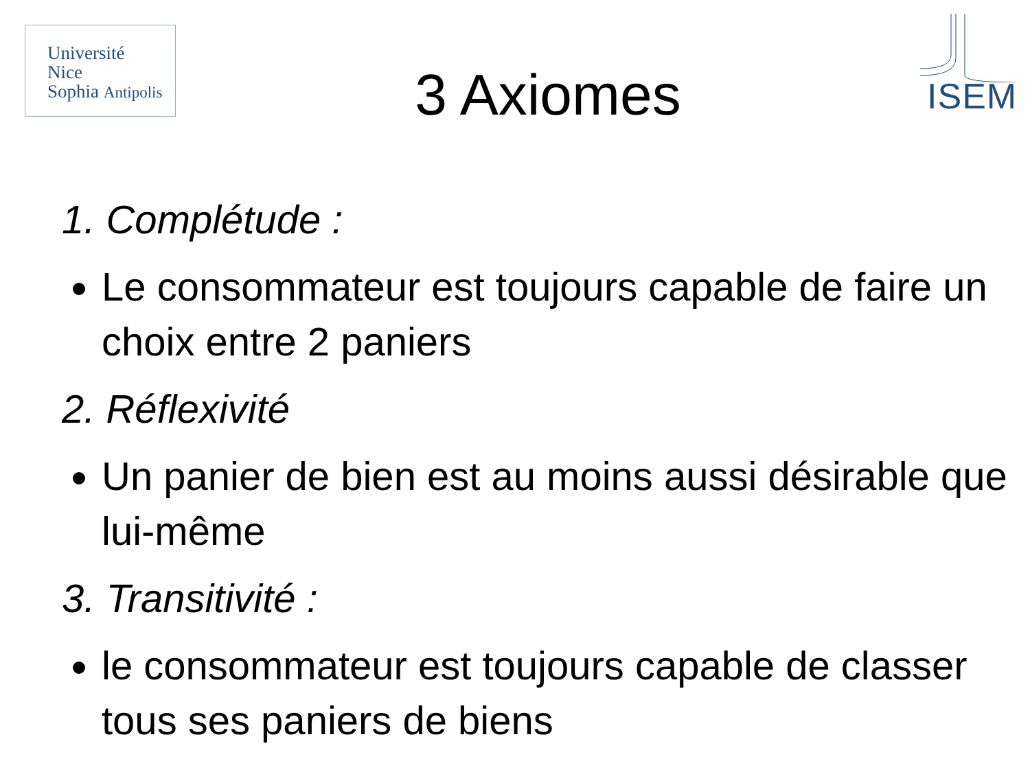Université
Nice
Sophia Antipolis
3 Axiomes
ISEM
1. Complétude :
Le consommateur est toujours capable de faire un choix entre 2 paniers
2. Réflexivité
Un panier de bien est au moins aussi désirable que lui-même
3. Transitivité :
le consommateur est toujours capable de classer tous ses paniers de biens